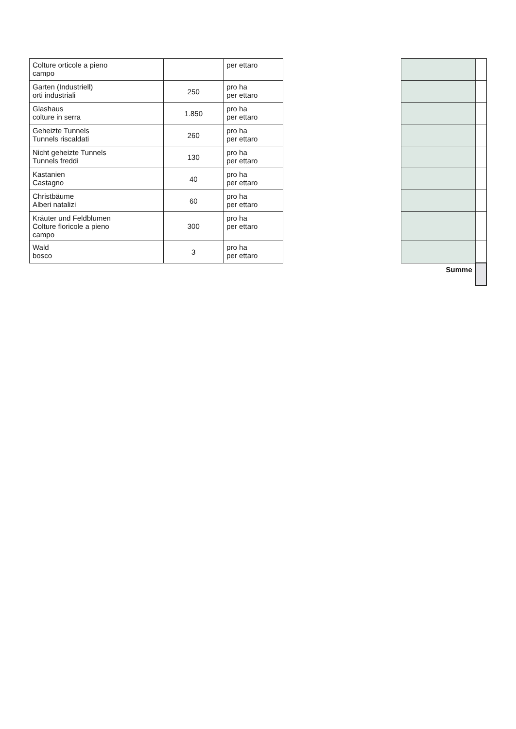| Colture orticole a pieno campo | | per ettaro | | | |
| Garten (Industriell) orti industriali | 250 | pro ha per ettaro | | | |
| Glashaus colture in serra | 1.850 | pro ha per ettaro | | | |
| Geheizte Tunnels Tunnels riscaldati | 260 | pro ha per ettaro | | | |
| Nicht geheizte Tunnels Tunnels freddi | 130 | pro ha per ettaro | | | |
| Kastanien Castagno | 40 | pro ha per ettaro | | | |
| Christbäume Alberi natalizi | 60 | pro ha per ettaro | | | |
| Kräuter und Feldblumen Colture floricole a pieno campo | 300 | pro ha per ettaro | | | |
| Wald bosco | 3 | pro ha per ettaro | | | |
| | | | | Summe | |